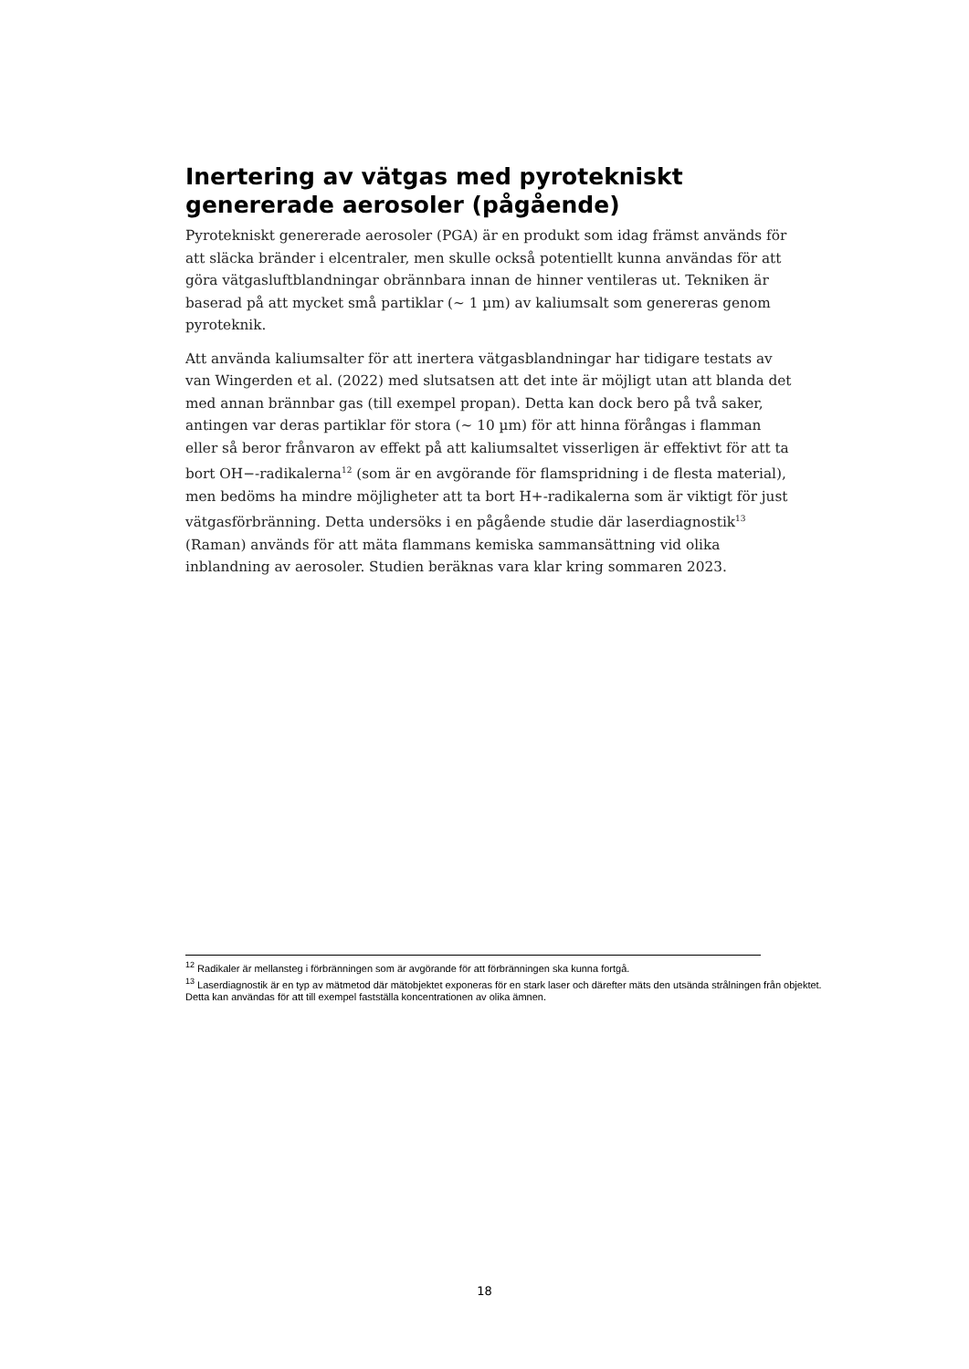Inertering av vätgas med pyrotekniskt genererade aerosoler (pågående)
Pyrotekniskt genererade aerosoler (PGA) är en produkt som idag främst används för att släcka bränder i elcentraler, men skulle också potentiellt kunna användas för att göra vätgasluftblandningar obrännbara innan de hinner ventileras ut. Tekniken är baserad på att mycket små partiklar (~ 1 µm) av kaliumsalt som genereras genom pyroteknik.
Att använda kaliumsalter för att inertera vätgasblandningar har tidigare testats av van Wingerden et al. (2022) med slutsatsen att det inte är möjligt utan att blanda det med annan brännbar gas (till exempel propan). Detta kan dock bero på två saker, antingen var deras partiklar för stora (~ 10 µm) för att hinna förångas i flamman eller så beror frånvaron av effekt på att kaliumsaltet visserligen är effektivt för att ta bort OH−-radikalerna<sup>12</sup> (som är en avgörande för flamspridning i de flesta material), men bedöms ha mindre möjligheter att ta bort H+-radikalerna som är viktigt för just vätgasförbränning. Detta undersöks i en pågående studie där laserdiagnostik<sup>13</sup> (Raman) används för att mäta flammans kemiska sammansättning vid olika inblandning av aerosoler. Studien beräknas vara klar kring sommaren 2023.
<sup>12</sup> Radikaler är mellansteg i förbränningen som är avgörande för att förbränningen ska kunna fortgå.
<sup>13</sup> Laserdiagnostik är en typ av mätmetod där mätobjektet exponeras för en stark laser och därefter mäts den utsända strålningen från objektet. Detta kan användas för att till exempel fastställa koncentrationen av olika ämnen.
18